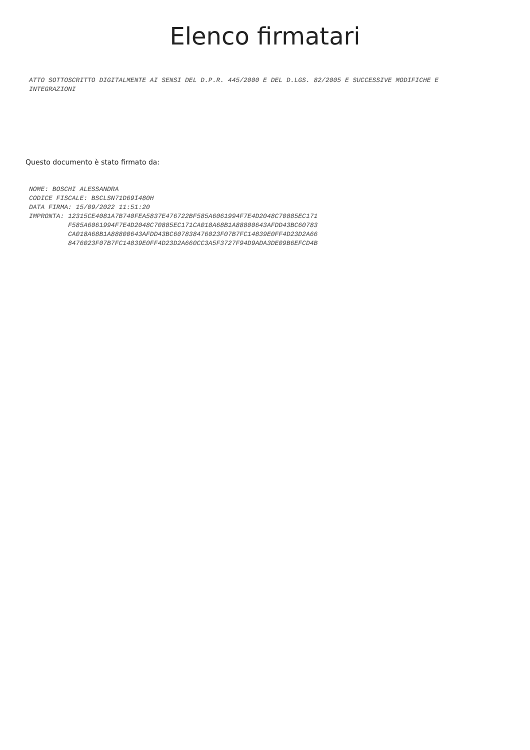Elenco firmatari
ATTO SOTTOSCRITTO DIGITALMENTE AI SENSI DEL D.P.R. 445/2000 E DEL D.LGS. 82/2005 E SUCCESSIVE MODIFICHE E INTEGRAZIONI
Questo documento è stato firmato da:
NOME: BOSCHI ALESSANDRA CODICE FISCALE: BSCLSN71D69I480H DATA FIRMA: 15/09/2022 11:51:20 IMPRONTA: 12315CE4081A7B740FEA5837E476722BF585A6061994F7E4D2048C70885EC171 F585A6061994F7E4D2048C70885EC171CA018A68B1A88800643AFDD43BC60783 CA018A68B1A88800643AFDD43BC607838476023F07B7FC14839E0FF4D23D2A66 8476023F07B7FC14839E0FF4D23D2A660CC3A5F3727F94D9ADA3DE09B6EFCD4B